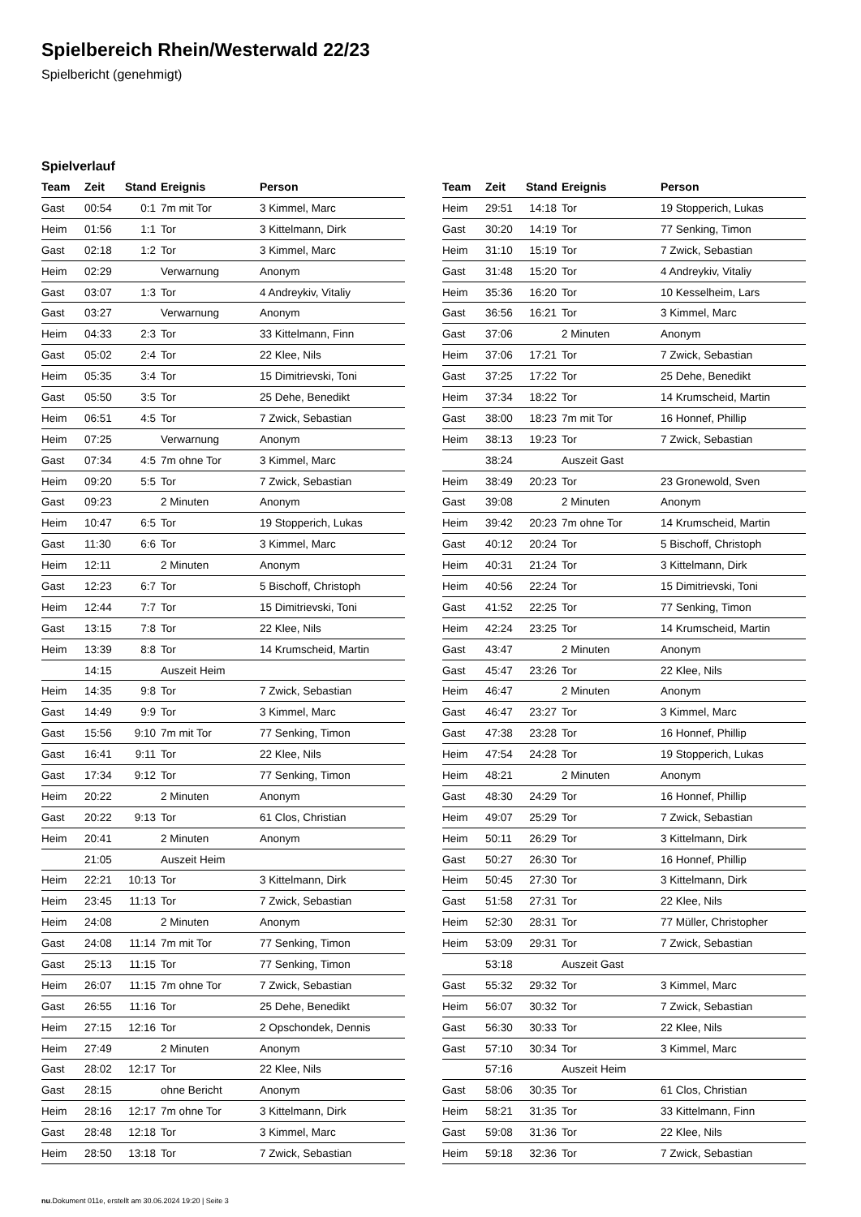Spielbereich Rhein/Westerwald 22/23
Spielbericht (genehmigt)
Spielverlauf
| Team | Zeit | Stand | Ereignis | Person |
| --- | --- | --- | --- | --- |
| Gast | 00:54 | 0:1 | 7m mit Tor | 3 Kimmel, Marc |
| Heim | 01:56 | 1:1 | Tor | 3 Kittelmann, Dirk |
| Gast | 02:18 | 1:2 | Tor | 3 Kimmel, Marc |
| Heim | 02:29 | | Verwarnung | Anonym |
| Gast | 03:07 | 1:3 | Tor | 4 Andreykiv, Vitaliy |
| Gast | 03:27 | | Verwarnung | Anonym |
| Heim | 04:33 | 2:3 | Tor | 33 Kittelmann, Finn |
| Gast | 05:02 | 2:4 | Tor | 22 Klee, Nils |
| Heim | 05:35 | 3:4 | Tor | 15 Dimitrievski, Toni |
| Gast | 05:50 | 3:5 | Tor | 25 Dehe, Benedikt |
| Heim | 06:51 | 4:5 | Tor | 7 Zwick, Sebastian |
| Heim | 07:25 | | Verwarnung | Anonym |
| Gast | 07:34 | 4:5 | 7m ohne Tor | 3 Kimmel, Marc |
| Heim | 09:20 | 5:5 | Tor | 7 Zwick, Sebastian |
| Gast | 09:23 | | 2 Minuten | Anonym |
| Heim | 10:47 | 6:5 | Tor | 19 Stopperich, Lukas |
| Gast | 11:30 | 6:6 | Tor | 3 Kimmel, Marc |
| Heim | 12:11 | | 2 Minuten | Anonym |
| Gast | 12:23 | 6:7 | Tor | 5 Bischoff, Christoph |
| Heim | 12:44 | 7:7 | Tor | 15 Dimitrievski, Toni |
| Gast | 13:15 | 7:8 | Tor | 22 Klee, Nils |
| Heim | 13:39 | 8:8 | Tor | 14 Krumscheid, Martin |
| | 14:15 | | Auszeit Heim | |
| Heim | 14:35 | 9:8 | Tor | 7 Zwick, Sebastian |
| Gast | 14:49 | 9:9 | Tor | 3 Kimmel, Marc |
| Gast | 15:56 | 9:10 | 7m mit Tor | 77 Senking, Timon |
| Gast | 16:41 | 9:11 | Tor | 22 Klee, Nils |
| Gast | 17:34 | 9:12 | Tor | 77 Senking, Timon |
| Heim | 20:22 | | 2 Minuten | Anonym |
| Gast | 20:22 | 9:13 | Tor | 61 Clos, Christian |
| Heim | 20:41 | | 2 Minuten | Anonym |
| | 21:05 | | Auszeit Heim | |
| Heim | 22:21 | 10:13 | Tor | 3 Kittelmann, Dirk |
| Heim | 23:45 | 11:13 | Tor | 7 Zwick, Sebastian |
| Heim | 24:08 | | 2 Minuten | Anonym |
| Gast | 24:08 | 11:14 | 7m mit Tor | 77 Senking, Timon |
| Gast | 25:13 | 11:15 | Tor | 77 Senking, Timon |
| Heim | 26:07 | 11:15 | 7m ohne Tor | 7 Zwick, Sebastian |
| Gast | 26:55 | 11:16 | Tor | 25 Dehe, Benedikt |
| Heim | 27:15 | 12:16 | Tor | 2 Opschondek, Dennis |
| Heim | 27:49 | | 2 Minuten | Anonym |
| Gast | 28:02 | 12:17 | Tor | 22 Klee, Nils |
| Gast | 28:15 | | ohne Bericht | Anonym |
| Heim | 28:16 | 12:17 | 7m ohne Tor | 3 Kittelmann, Dirk |
| Gast | 28:48 | 12:18 | Tor | 3 Kimmel, Marc |
| Heim | 28:50 | 13:18 | Tor | 7 Zwick, Sebastian |
| Team | Zeit | Stand | Ereignis | Person |
| --- | --- | --- | --- | --- |
| Heim | 29:51 | 14:18 | Tor | 19 Stopperich, Lukas |
| Gast | 30:20 | 14:19 | Tor | 77 Senking, Timon |
| Heim | 31:10 | 15:19 | Tor | 7 Zwick, Sebastian |
| Gast | 31:48 | 15:20 | Tor | 4 Andreykiv, Vitaliy |
| Heim | 35:36 | 16:20 | Tor | 10 Kesselheim, Lars |
| Gast | 36:56 | 16:21 | Tor | 3 Kimmel, Marc |
| Gast | 37:06 | | 2 Minuten | Anonym |
| Heim | 37:06 | 17:21 | Tor | 7 Zwick, Sebastian |
| Gast | 37:25 | 17:22 | Tor | 25 Dehe, Benedikt |
| Heim | 37:34 | 18:22 | Tor | 14 Krumscheid, Martin |
| Gast | 38:00 | 18:23 | 7m mit Tor | 16 Honnef, Phillip |
| Heim | 38:13 | 19:23 | Tor | 7 Zwick, Sebastian |
| | 38:24 | | Auszeit Gast | |
| Heim | 38:49 | 20:23 | Tor | 23 Gronewold, Sven |
| Gast | 39:08 | | 2 Minuten | Anonym |
| Heim | 39:42 | 20:23 | 7m ohne Tor | 14 Krumscheid, Martin |
| Gast | 40:12 | 20:24 | Tor | 5 Bischoff, Christoph |
| Heim | 40:31 | 21:24 | Tor | 3 Kittelmann, Dirk |
| Heim | 40:56 | 22:24 | Tor | 15 Dimitrievski, Toni |
| Gast | 41:52 | 22:25 | Tor | 77 Senking, Timon |
| Heim | 42:24 | 23:25 | Tor | 14 Krumscheid, Martin |
| Gast | 43:47 | | 2 Minuten | Anonym |
| Gast | 45:47 | 23:26 | Tor | 22 Klee, Nils |
| Heim | 46:47 | | 2 Minuten | Anonym |
| Gast | 46:47 | 23:27 | Tor | 3 Kimmel, Marc |
| Gast | 47:38 | 23:28 | Tor | 16 Honnef, Phillip |
| Heim | 47:54 | 24:28 | Tor | 19 Stopperich, Lukas |
| Heim | 48:21 | | 2 Minuten | Anonym |
| Gast | 48:30 | 24:29 | Tor | 16 Honnef, Phillip |
| Heim | 49:07 | 25:29 | Tor | 7 Zwick, Sebastian |
| Heim | 50:11 | 26:29 | Tor | 3 Kittelmann, Dirk |
| Gast | 50:27 | 26:30 | Tor | 16 Honnef, Phillip |
| Heim | 50:45 | 27:30 | Tor | 3 Kittelmann, Dirk |
| Gast | 51:58 | 27:31 | Tor | 22 Klee, Nils |
| Heim | 52:30 | 28:31 | Tor | 77 Müller, Christopher |
| Heim | 53:09 | 29:31 | Tor | 7 Zwick, Sebastian |
| | 53:18 | | Auszeit Gast | |
| Gast | 55:32 | 29:32 | Tor | 3 Kimmel, Marc |
| Heim | 56:07 | 30:32 | Tor | 7 Zwick, Sebastian |
| Gast | 56:30 | 30:33 | Tor | 22 Klee, Nils |
| Gast | 57:10 | 30:34 | Tor | 3 Kimmel, Marc |
| | 57:16 | | Auszeit Heim | |
| Gast | 58:06 | 30:35 | Tor | 61 Clos, Christian |
| Heim | 58:21 | 31:35 | Tor | 33 Kittelmann, Finn |
| Gast | 59:08 | 31:36 | Tor | 22 Klee, Nils |
| Heim | 59:18 | 32:36 | Tor | 7 Zwick, Sebastian |
nu.Dokument 011e, erstellt am 30.06.2024 19:20 | Seite 3